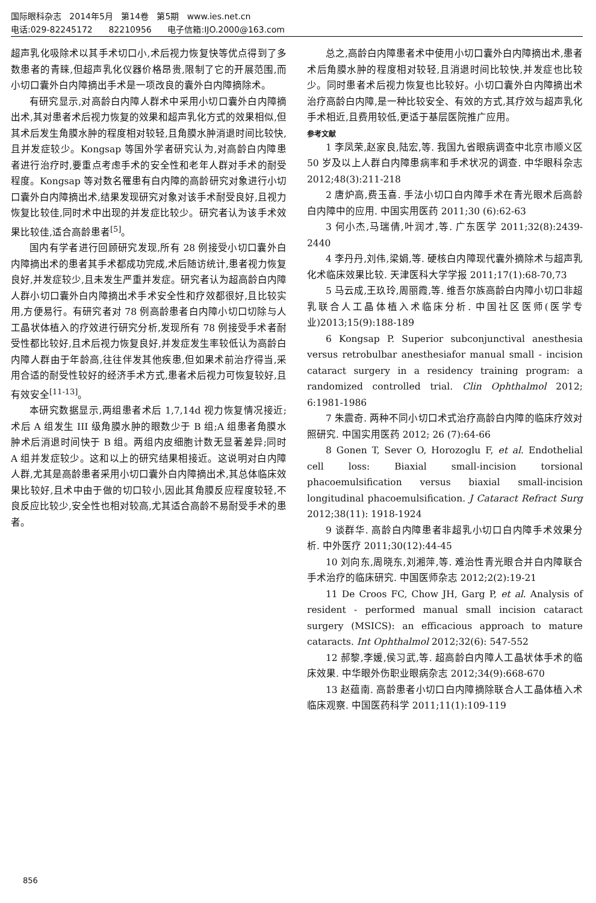国际眼科杂志 2014年5月 第14卷 第5期 www.ies.net.cn
电话:029-82245172 82210956 电子信箱:IJO.2000@163.com
超声乳化吸除术以其手术切口小,术后视力恢复快等优点得到了多数患者的青睐,但超声乳化仪器价格昂贵,限制了它的开展范围,而小切口囊外白内障摘出手术是一项改良的囊外白内障摘除术。
有研究显示,对高龄白内障人群术中采用小切口囊外白内障摘出术,其对患者术后视力恢复的效果和超声乳化方式的效果相似,但其术后发生角膜水肿的程度相对较轻,且角膜水肿消退时间比较快,且并发症较少。Kongsap 等国外学者研究认为,对高龄白内障患者进行治疗时,要重点考虑手术的安全性和老年人群对手术的耐受程度。Kongsap 等对数名罹患有白内障的高龄研究对象进行小切口囊外白内障摘出术,结果发现研究对象对该手术耐受良好,且视力恢复比较佳,同时术中出现的并发症比较少。研究者认为该手术效果比较佳,适合高龄患者<sup>[5]</sup>。
国内有学者进行回顾研究发现,所有 28 例接受小切口囊外白内障摘出术的患者其手术都成功完成,术后随访统计,患者视力恢复良好,并发症较少,且未发生严重并发症。研究者认为超高龄白内障人群小切口囊外白内障摘出术手术安全性和疗效都很好,且比较实用,方便易行。有研究者对 78 例高龄患者白内障小切口切除与人工晶状体植入的疗效进行研究分析,发现所有 78 例接受手术者耐受性都比较好,且术后视力恢复良好,并发症发生率较低认为高龄白内障人群由于年龄高,往往伴发其他疾患,但如果术前治疗得当,采用合适的耐受性较好的经济手术方式,患者术后视力可恢复较好,且有效安全<sup>[11-13]</sup>。
本研究数据显示,两组患者术后 1,7,14d 视力恢复情况接近;术后 A 组发生 III 级角膜水肿的眼数少于 B 组;A 组患者角膜水肿术后消退时间快于 B 组。两组内皮细胞计数无显著差异;同时 A 组并发症较少。这和以上的研究结果相接近。这说明对白内障人群,尤其是高龄患者采用小切口囊外白内障摘出术,其总体临床效果比较好,且术中由于做的切口较小,因此其角膜反应程度较轻,不良反应比较少,安全性也相对较高,尤其适合高龄不易耐受手术的患者。
总之,高龄白内障患者术中使用小切口囊外白内障摘出术,患者术后角膜水肿的程度相对较轻,且消退时间比较快,并发症也比较少。同时患者术后视力恢复也比较好。小切口囊外白内障摘出术治疗高龄白内障,是一种比较安全、有效的方式,其疗效与超声乳化手术相近,且费用较低,更适于基层医院推广应用。
参考文献
1 李凤荣,赵家良,陆宏,等. 我国九省眼病调查中北京市顺义区 50 岁及以上人群白内障患病率和手术状况的调查. 中华眼科杂志 2012;48(3):211-218
2 唐炉高,费玉喜. 手法小切口白内障手术在青光眼术后高龄白内障中的应用. 中国实用医药 2011;30 (6):62-63
3 何小杰,马瑞倩,叶润才,等. 广东医学 2011;32(8):2439-2440
4 李丹丹,刘伟,梁娟,等. 硬核白内障现代囊外摘除术与超声乳化术临床效果比较. 天津医科大学学报 2011;17(1):68-70,73
5 马云成,王玖玲,周丽霞,等. 维吾尔族高龄白内障小切口非超乳联合人工晶体植入术临床分析. 中国社区医师(医学专业)2013;15(9):188-189
6 Kongsap P. Superior subconjunctival anesthesia versus retrobulbar anesthesiafor manual small - incision cataract surgery in a residency training program: a randomized controlled trial. Clin Ophthalmol 2012; 6:1981-1986
7 朱震奇. 两种不同小切口术式治疗高龄白内障的临床疗效对照研究. 中国实用医药 2012; 26 (7):64-66
8 Gonen T, Sever O, Horozoglu F, et al. Endothelial cell loss: Biaxial small-incision torsional phacoemulsification versus biaxial small-incision longitudinal phacoemulsification. J Cataract Refract Surg 2012;38(11): 1918-1924
9 谈群华. 高龄白内障患者非超乳小切口白内障手术效果分析. 中外医疗 2011;30(12):44-45
10 刘向东,周晓东,刘湘萍,等. 难治性青光眼合并白内障联合手术治疗的临床研究. 中国医师杂志 2012;2(2):19-21
11 De Croos FC, Chow JH, Garg P, et al. Analysis of resident - performed manual small incision cataract surgery (MSICS): an efficacious approach to mature cataracts. Int Ophthalmol 2012;32(6): 547-552
12 郝黎,李媛,侯习武,等. 超高龄白内障人工晶状体手术的临床效果. 中华眼外伤职业眼病杂志 2012;34(9):668-670
13 赵蕴南. 高龄患者小切口白内障摘除联合人工晶体植入术临床观察. 中国医药科学 2011;11(1):109-119
856